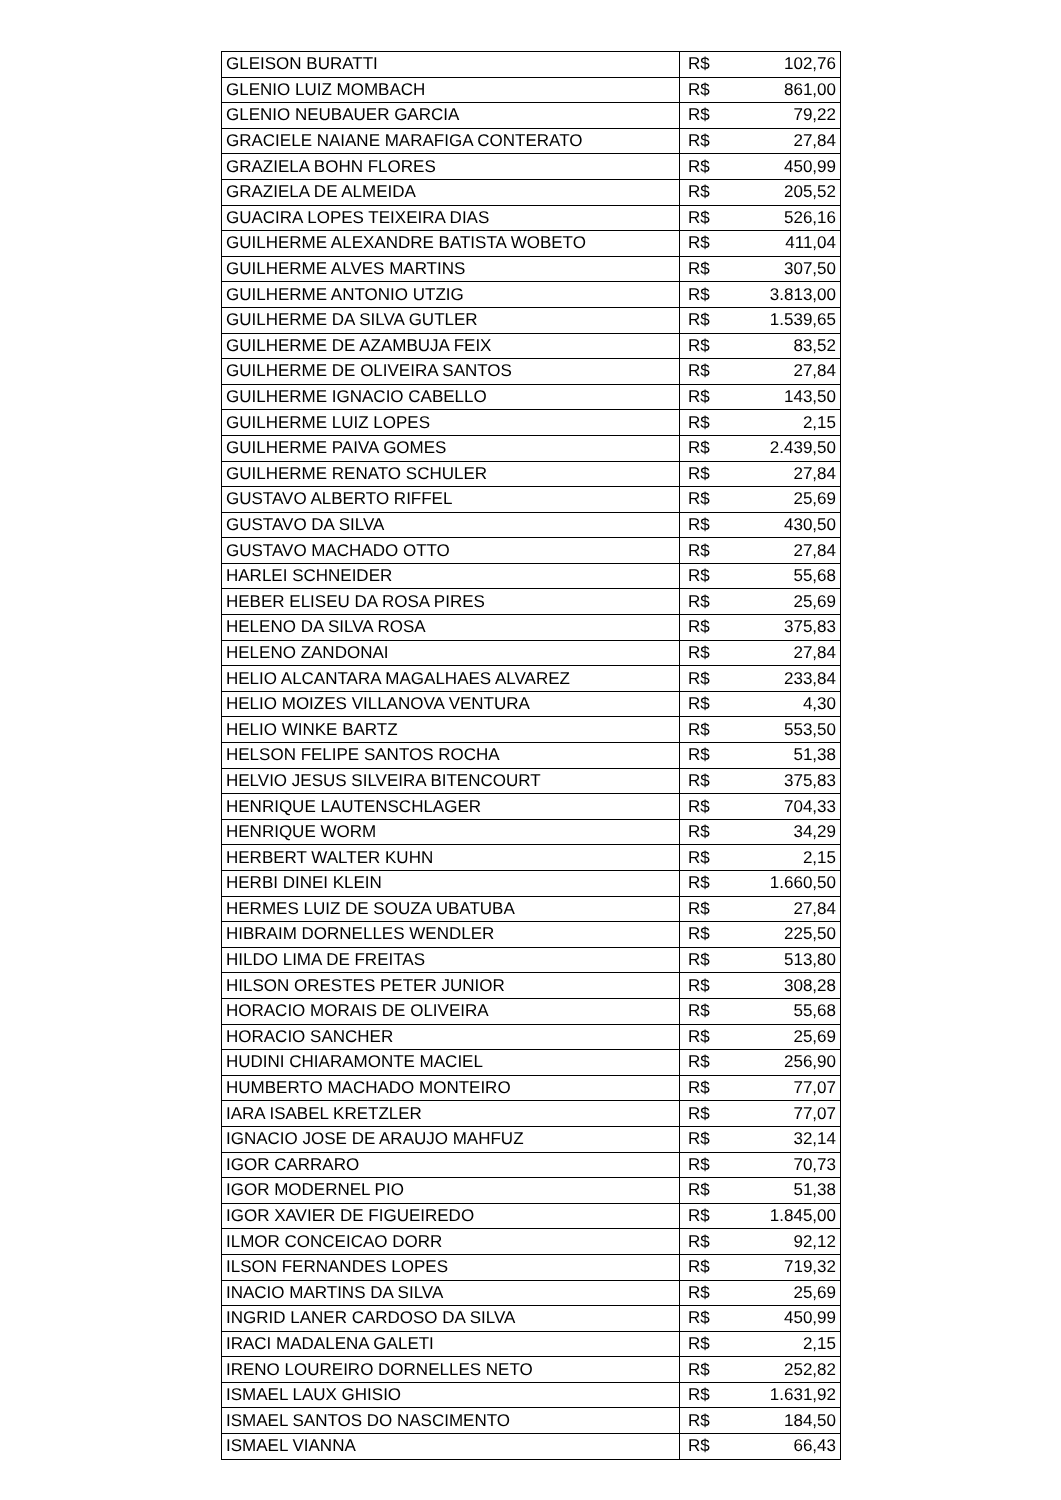| GLEISON BURATTI | R$ | 102,76 |
| GLENIO LUIZ MOMBACH | R$ | 861,00 |
| GLENIO NEUBAUER GARCIA | R$ | 79,22 |
| GRACIELE NAIANE MARAFIGA CONTERATO | R$ | 27,84 |
| GRAZIELA BOHN FLORES | R$ | 450,99 |
| GRAZIELA DE ALMEIDA | R$ | 205,52 |
| GUACIRA LOPES TEIXEIRA DIAS | R$ | 526,16 |
| GUILHERME ALEXANDRE BATISTA WOBETO | R$ | 411,04 |
| GUILHERME ALVES MARTINS | R$ | 307,50 |
| GUILHERME ANTONIO UTZIG | R$ | 3.813,00 |
| GUILHERME DA SILVA GUTLER | R$ | 1.539,65 |
| GUILHERME DE AZAMBUJA FEIX | R$ | 83,52 |
| GUILHERME DE OLIVEIRA SANTOS | R$ | 27,84 |
| GUILHERME IGNACIO CABELLO | R$ | 143,50 |
| GUILHERME LUIZ LOPES | R$ | 2,15 |
| GUILHERME PAIVA GOMES | R$ | 2.439,50 |
| GUILHERME RENATO SCHULER | R$ | 27,84 |
| GUSTAVO ALBERTO RIFFEL | R$ | 25,69 |
| GUSTAVO DA SILVA | R$ | 430,50 |
| GUSTAVO MACHADO OTTO | R$ | 27,84 |
| HARLEI SCHNEIDER | R$ | 55,68 |
| HEBER ELISEU DA ROSA PIRES | R$ | 25,69 |
| HELENO DA SILVA ROSA | R$ | 375,83 |
| HELENO ZANDONAI | R$ | 27,84 |
| HELIO ALCANTARA MAGALHAES ALVAREZ | R$ | 233,84 |
| HELIO MOIZES VILLANOVA VENTURA | R$ | 4,30 |
| HELIO WINKE BARTZ | R$ | 553,50 |
| HELSON FELIPE SANTOS ROCHA | R$ | 51,38 |
| HELVIO JESUS SILVEIRA BITENCOURT | R$ | 375,83 |
| HENRIQUE LAUTENSCHLAGER | R$ | 704,33 |
| HENRIQUE WORM | R$ | 34,29 |
| HERBERT WALTER KUHN | R$ | 2,15 |
| HERBI DINEI KLEIN | R$ | 1.660,50 |
| HERMES LUIZ DE SOUZA UBATUBA | R$ | 27,84 |
| HIBRAIM DORNELLES WENDLER | R$ | 225,50 |
| HILDO LIMA DE FREITAS | R$ | 513,80 |
| HILSON ORESTES PETER JUNIOR | R$ | 308,28 |
| HORACIO MORAIS DE OLIVEIRA | R$ | 55,68 |
| HORACIO SANCHER | R$ | 25,69 |
| HUDINI CHIARAMONTE MACIEL | R$ | 256,90 |
| HUMBERTO MACHADO MONTEIRO | R$ | 77,07 |
| IARA ISABEL KRETZLER | R$ | 77,07 |
| IGNACIO JOSE DE ARAUJO MAHFUZ | R$ | 32,14 |
| IGOR CARRARO | R$ | 70,73 |
| IGOR MODERNEL PIO | R$ | 51,38 |
| IGOR XAVIER DE FIGUEIREDO | R$ | 1.845,00 |
| ILMOR CONCEICAO DORR | R$ | 92,12 |
| ILSON FERNANDES LOPES | R$ | 719,32 |
| INACIO MARTINS DA SILVA | R$ | 25,69 |
| INGRID LANER CARDOSO DA SILVA | R$ | 450,99 |
| IRACI MADALENA GALETI | R$ | 2,15 |
| IRENO LOUREIRO DORNELLES NETO | R$ | 252,82 |
| ISMAEL LAUX GHISIO | R$ | 1.631,92 |
| ISMAEL SANTOS DO NASCIMENTO | R$ | 184,50 |
| ISMAEL VIANNA | R$ | 66,43 |